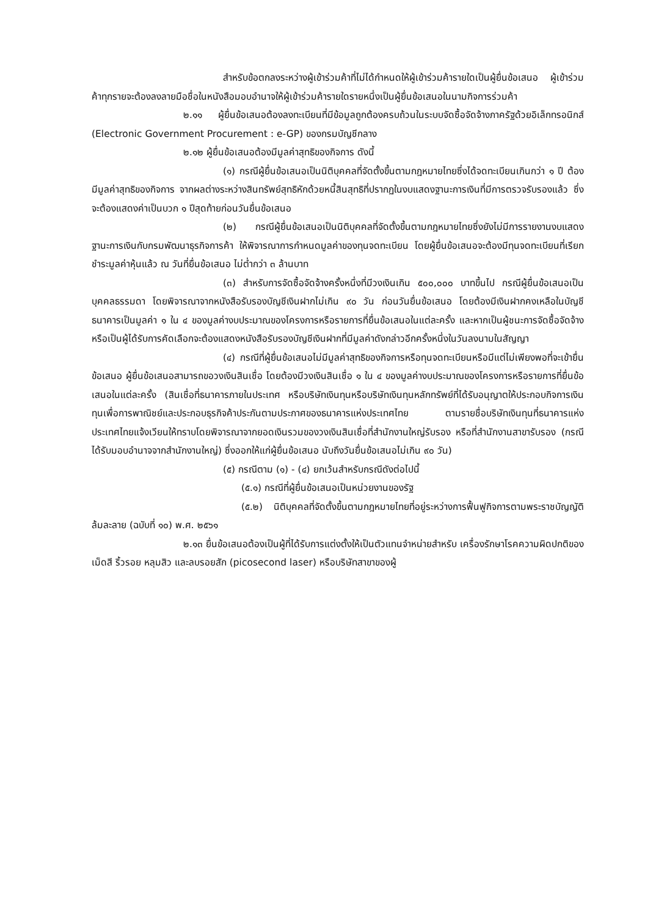สำหรับข้อตกลงระหว่างผู้เข้าร่วมค้าที่ไม่ได้กำหนดให้ผู้เข้าร่วมค้ารายใดเป็นผู้ยื่นข้อเสนอ ผู้เข้าร่วมค้าทุกรายจะต้องลงลายมือชื่อในหนังสือมอบอำนาจให้ผู้เข้าร่วมค้ารายใดรายหนึ่งเป็นผู้ยื่นข้อเสนอในนามกิจการร่วมค้า
๒.๑๑ ผู้ยื่นข้อเสนอต้องลงทะเบียนที่มีข้อมูลถูกต้องครบถ้วนในระบบจัดซื้อจัดจ้างภาครัฐด้วยอิเล็กทรอนิกส์ (Electronic Government Procurement : e-GP) ของกรมบัญชีกลาง
๒.๑๒ ผู้ยื่นข้อเสนอต้องมีมูลค่าสุทธิของกิจการ ดังนี้
(๑) กรณีผู้ยื่นข้อเสนอเป็นนิติบุคคลที่จัดตั้งขึ้นตามกฎหมายไทยซึ่งได้จดทะเบียนเกินกว่า ๑ ปี ต้องมีมูลค่าสุทธิของกิจการ จากผลต่างระหว่างสินทรัพย์สุทธิหักด้วยหนี้สินสุทธิที่ปรากฏในงบแสดงฐานะการเงินที่มีการตรวจรับรองแล้ว ซึ่งจะต้องแสดงค่าเป็นบวก ๑ ปีสุดท้ายก่อนวันยื่นข้อเสนอ
(๒) กรณีผู้ยื่นข้อเสนอเป็นนิติบุคคลที่จัดตั้งขึ้นตามกฎหมายไทยซึ่งยังไม่มีการรายงานงบแสดงฐานะการเงินกับกรมพัฒนาธุรกิจการค้า ให้พิจารณาการกำหนดมูลค่าของทุนจดทะเบียน โดยผู้ยื่นข้อเสนอจะต้องมีทุนจดทะเบียนที่เรียกชำระมูลค่าหุ้นแล้ว ณ วันที่ยื่นข้อเสนอ ไม่ต่ำกว่า ๓ ล้านบาท
(๓) สำหรับการจัดซื้อจัดจ้างครั้งหนึ่งที่มีวงเงินเกิน ๕๐๐,๐๐๐ บาทขึ้นไป กรณีผู้ยื่นข้อเสนอเป็นบุคคลธรรมดา โดยพิจารณาจากหนังสือรับรองบัญชีเงินฝากไม่เกิน ๙๐ วัน ก่อนวันยื่นข้อเสนอ โดยต้องมีเงินฝากคงเหลือในบัญชีธนาคารเป็นมูลค่า ๑ ใน ๔ ของมูลค่างบประมาณของโครงการหรือรายการที่ยื่นข้อเสนอในแต่ละครั้ง และหากเป็นผู้ชนะการจัดซื้อจัดจ้างหรือเป็นผู้ได้รับการคัดเลือกจะต้องแสดงหนังสือรับรองบัญชีเงินฝากที่มีมูลค่าดังกล่าวอีกครั้งหนึ่งในวันลงนามในสัญญา
(๔) กรณีที่ผู้ยื่นข้อเสนอไม่มีมูลค่าสุทธิของกิจการหรือทุนจดทะเบียนหรือมีแต่ไม่เพียงพอที่จะเข้ายื่นข้อเสนอ ผู้ยื่นข้อเสนอสามารถขอวงเงินสินเชื่อ โดยต้องมีวงเงินสินเชื่อ ๑ ใน ๔ ของมูลค่างบประมาณของโครงการหรือรายการที่ยื่นข้อเสนอในแต่ละครั้ง (สินเชื่อที่ธนาคารภายในประเทศ หรือบริษัทเงินทุนหรือบริษัทเงินทุนหลักทรัพย์ที่ได้รับอนุญาตให้ประกอบกิจการเงินทุนเพื่อการพาณิชย์และประกอบธุรกิจค้าประกันตามประกาศของธนาคารแห่งประเทศไทย ตามรายชื่อบริษัทเงินทุนที่ธนาคารแห่งประเทศไทยแจ้งเวียนให้ทราบโดยพิจารณาจากยอดเงินรวมของวงเงินสินเชื่อที่สำนักงานใหญ่รับรอง หรือที่สำนักงานสาขารับรอง (กรณีได้รับมอบอำนาจจากสำนักงานใหญ่) ซึ่งออกให้แก่ผู้ยื่นข้อเสนอ นับถึงวันยื่นข้อเสนอไม่เกิน ๙๐ วัน)
(๕) กรณีตาม (๑) - (๔) ยกเว้นสำหรับกรณีดังต่อไปนี้
(๕.๑) กรณีที่ผู้ยื่นข้อเสนอเป็นหน่วยงานของรัฐ
(๕.๒) นิติบุคคลที่จัดตั้งขึ้นตามกฎหมายไทยที่อยู่ระหว่างการฟื้นฟูกิจการตามพระราชบัญญัติล้มละลาย (ฉบับที่ ๑๐) พ.ศ. ๒๕๖๑
๒.๑๓ ยื่นข้อเสนอต้องเป็นผู้ที่ได้รับการแต่งตั้งให้เป็นตัวแทนจำหน่ายสำหรับ เครื่องรักษาโรคความผิดปกติของเม็ดสี ริ้วรอย หลุมสิว และลบรอยสัก (picosecond laser) หรือบริษัทสาขาของผู้